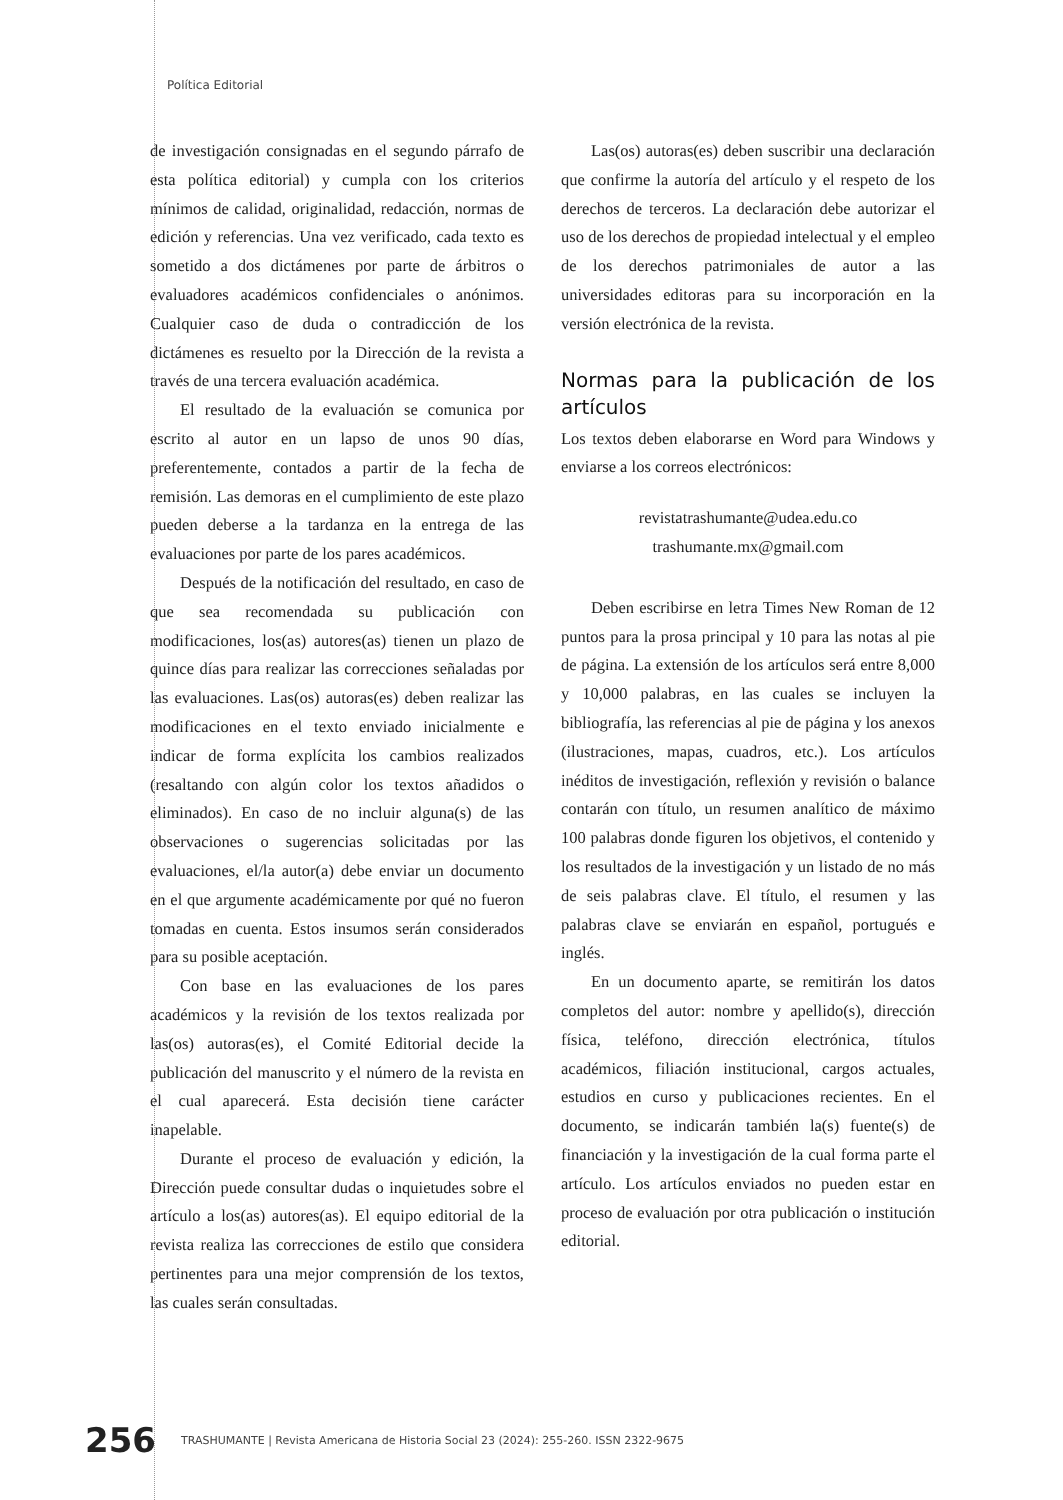Política Editorial
de investigación consignadas en el segundo párrafo de esta política editorial) y cumpla con los criterios mínimos de calidad, originalidad, redacción, normas de edición y referencias. Una vez verificado, cada texto es sometido a dos dictámenes por parte de árbitros o evaluadores académicos confidenciales o anónimos. Cualquier caso de duda o contradicción de los dictámenes es resuelto por la Dirección de la revista a través de una tercera evaluación académica.
El resultado de la evaluación se comunica por escrito al autor en un lapso de unos 90 días, preferentemente, contados a partir de la fecha de remisión. Las demoras en el cumplimiento de este plazo pueden deberse a la tardanza en la entrega de las evaluaciones por parte de los pares académicos.
Después de la notificación del resultado, en caso de que sea recomendada su publicación con modificaciones, los(as) autores(as) tienen un plazo de quince días para realizar las correcciones señaladas por las evaluaciones. Las(os) autoras(es) deben realizar las modificaciones en el texto enviado inicialmente e indicar de forma explícita los cambios realizados (resaltando con algún color los textos añadidos o eliminados). En caso de no incluir alguna(s) de las observaciones o sugerencias solicitadas por las evaluaciones, el/la autor(a) debe enviar un documento en el que argumente académicamente por qué no fueron tomadas en cuenta. Estos insumos serán considerados para su posible aceptación.
Con base en las evaluaciones de los pares académicos y la revisión de los textos realizada por las(os) autoras(es), el Comité Editorial decide la publicación del manuscrito y el número de la revista en el cual aparecerá. Esta decisión tiene carácter inapelable.
Durante el proceso de evaluación y edición, la Dirección puede consultar dudas o inquietudes sobre el artículo a los(as) autores(as). El equipo editorial de la revista realiza las correcciones de estilo que considera pertinentes para una mejor comprensión de los textos, las cuales serán consultadas.
Las(os) autoras(es) deben suscribir una declaración que confirme la autoría del artículo y el respeto de los derechos de terceros. La declaración debe autorizar el uso de los derechos de propiedad intelectual y el empleo de los derechos patrimoniales de autor a las universidades editoras para su incorporación en la versión electrónica de la revista.
Normas para la publicación de los artículos
Los textos deben elaborarse en Word para Windows y enviarse a los correos electrónicos:
revistatrashumante@udea.edu.co
trashumante.mx@gmail.com
Deben escribirse en letra Times New Roman de 12 puntos para la prosa principal y 10 para las notas al pie de página. La extensión de los artículos será entre 8,000 y 10,000 palabras, en las cuales se incluyen la bibliografía, las referencias al pie de página y los anexos (ilustraciones, mapas, cuadros, etc.). Los artículos inéditos de investigación, reflexión y revisión o balance contarán con título, un resumen analítico de máximo 100 palabras donde figuren los objetivos, el contenido y los resultados de la investigación y un listado de no más de seis palabras clave. El título, el resumen y las palabras clave se enviarán en español, portugués e inglés.
En un documento aparte, se remitirán los datos completos del autor: nombre y apellido(s), dirección física, teléfono, dirección electrónica, títulos académicos, filiación institucional, cargos actuales, estudios en curso y publicaciones recientes. En el documento, se indicarán también la(s) fuente(s) de financiación y la investigación de la cual forma parte el artículo. Los artículos enviados no pueden estar en proceso de evaluación por otra publicación o institución editorial.
256 TRASHUMANTE | Revista Americana de Historia Social 23 (2024): 255-260. ISSN 2322-9675